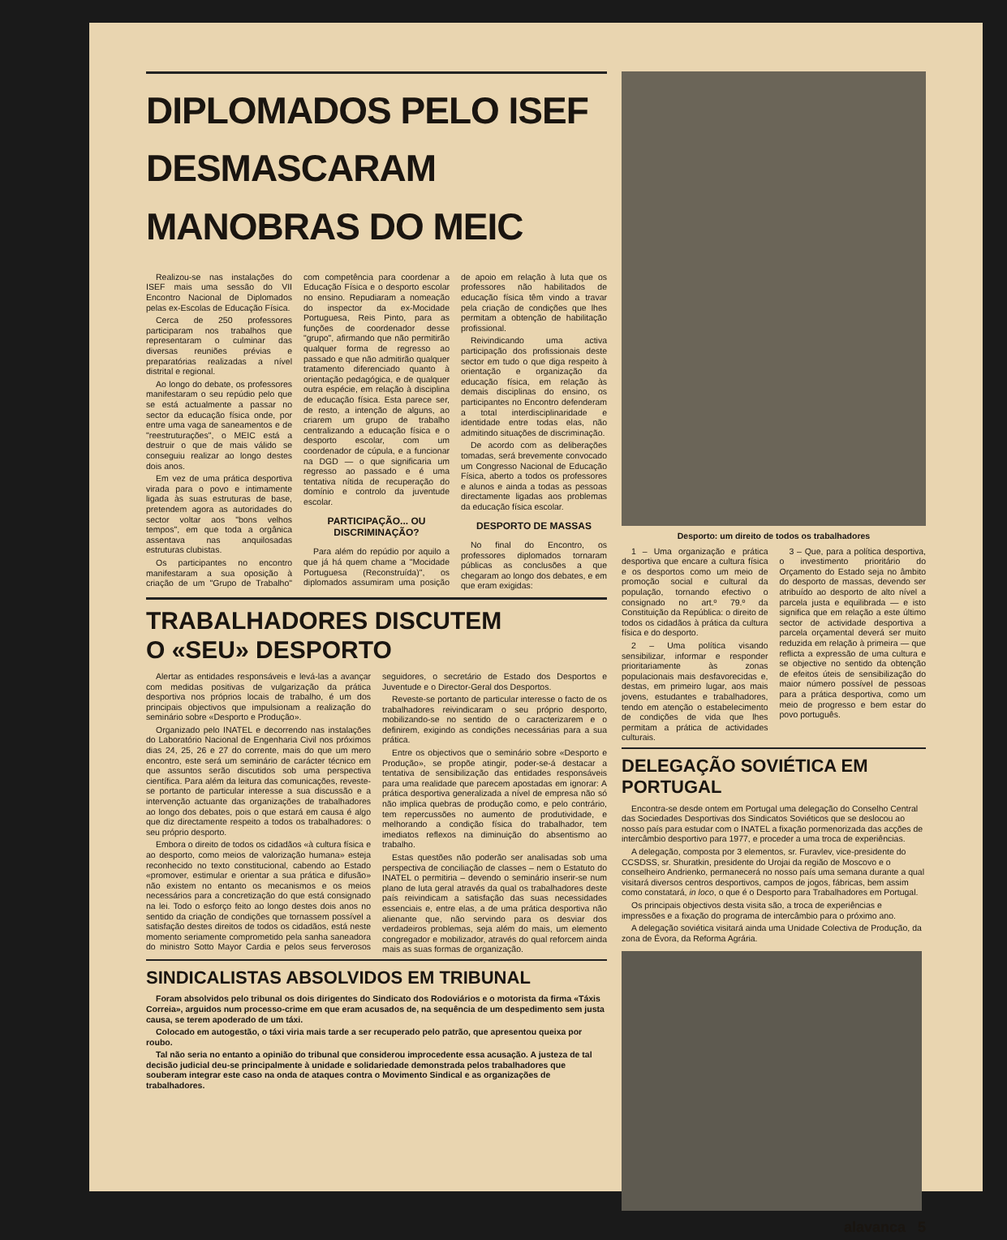DIPLOMADOS PELO ISEF
DESMASCARAM
MANOBRAS DO MEIC
Realizou-se nas instalações do ISEF mais uma sessão do VII Encontro Nacional de Diplomados pelas ex-Escolas de Educação Física.
Cerca de 250 professores participaram nos trabalhos que representaram o culminar das diversas reuniões prévias e preparatórias realizadas a nível distrital e regional.
Ao longo do debate, os professores manifestaram o seu repúdio pelo que se está actualmente a passar no sector da educação física onde, por entre uma vaga de saneamentos e de "reestruturações", o MEIC está a destruir o que de mais válido se conseguiu realizar ao longo destes dois anos.
Em vez de uma prática desportiva virada para o povo e intimamente ligada às suas estruturas de base, pretendem agora as autoridades do sector voltar aos "bons velhos tempos", em que toda a orgânica assentava nas anquilosadas estruturas clubistas.
Os participantes no encontro manifestaram a sua oposição à criação de um "Grupo de Trabalho" com competência para coordenar a Educação Física e o desporto escolar no ensino. Repudiaram a nomeação do inspector da ex-Mocidade Portuguesa, Reis Pinto, para as funções de coordenador desse "grupo", afirmando que não permitirão qualquer forma de regresso ao passado e que não admitirão qualquer tratamento diferenciado quanto à orientação pedagógica, e de qualquer outra espécie, em relação à disciplina de educação física. Esta parece ser, de resto, a intenção de alguns, ao criarem um grupo de trabalho centralizando a educação física e o desporto escolar, com um coordenador de cúpula, e a funcionar na DGD — o que significaria um regresso ao passado e é uma tentativa nítida de recuperação do domínio e controlo da juventude escolar.
PARTICIPAÇÃO... OU DISCRIMINAÇÃO?
Para além do repúdio por aquilo a que já há quem chame a "Mocidade Portuguesa (Reconstruída)", os diplomados assumiram uma posição de apoio em relação à luta que os professores não habilitados de educação física têm vindo a travar pela criação de condições que lhes permitam a obtenção de habilitação profissional.
Reivindicando uma activa participação dos profissionais deste sector em tudo o que diga respeito à orientação e organização da educação física, em relação às demais disciplinas do ensino, os participantes no Encontro defenderam a total interdisciplinaridade e identidade entre todas elas, não admitindo situações de discriminação.
De acordo com as deliberações tomadas, será brevemente convocado um Congresso Nacional de Educação Física, aberto a todos os professores e alunos e ainda a todas as pessoas directamente ligadas aos problemas da educação física escolar.
DESPORTO DE MASSAS
No final do Encontro, os professores diplomados tornaram públicas as conclusões a que chegaram ao longo dos debates, e em que eram exigidas:
TRABALHADORES DISCUTEM
O «SEU» DESPORTO
Alertar as entidades responsáveis e levá-las a avançar com medidas positivas de vulgarização da prática desportiva nos próprios locais de trabalho, é um dos principais objectivos que impulsionam a realização do seminário sobre «Desporto e Produção».
Organizado pelo INATEL e decorrendo nas instalações do Laboratório Nacional de Engenharia Civil nos próximos dias 24, 25, 26 e 27 do corrente, mais do que um mero encontro, este será um seminário de carácter técnico em que assuntos serão discutidos sob uma perspectiva científica. Para além da leitura das comunicações, reveste-se portanto de particular interesse a sua discussão e a intervenção actuante das organizações de trabalhadores ao longo dos debates, pois o que estará em causa é algo que diz directamente respeito a todos os trabalhadores: o seu próprio desporto.
Embora o direito de todos os cidadãos «à cultura física e ao desporto, como meios de valorização humana» esteja reconhecido no texto constitucional, cabendo ao Estado «promover, estimular e orientar a sua prática e difusão» não existem no entanto os mecanismos e os meios necessários para a concretização do que está consignado na lei. Todo o esforço feito ao longo destes dois anos no sentido da criação de condições que tornassem possível a satisfação destes direitos de todos os cidadãos, está neste momento seriamente comprometido pela sanha saneadora do ministro Sotto Mayor Cardia e pelos seus ferverosos seguidores, o secretário de Estado dos Desportos e Juventude e o Director-Geral dos Desportos.
Reveste-se portanto de particular interesse o facto de os trabalhadores reivindicaram o seu próprio desporto, mobilizando-se no sentido de o caracterizarem e o definirem, exigindo as condições necessárias para a sua prática.
Entre os objectivos que o seminário sobre «Desporto e Produção», se propõe atingir, poder-se-á destacar a tentativa de sensibilização das entidades responsáveis para uma realidade que parecem apostadas em ignorar: A prática desportiva generalizada a nível de empresa não só não implica quebras de produção como, e pelo contrário, tem repercussões no aumento de produtividade, e melhorando a condição física do trabalhador, tem imediatos reflexos na diminuição do absentismo ao trabalho.
Estas questões não poderão ser analisadas sob uma perspectiva de conciliação de classes – nem o Estatuto do INATEL o permitiria – devendo o seminário inserir-se num plano de luta geral através da qual os trabalhadores deste país reivindicam a satisfação das suas necessidades essenciais e, entre elas, a de uma prática desportiva não alienante que, não servindo para os desviar dos verdadeiros problemas, seja além do mais, um elemento congregador e mobilizador, através do qual reforcem ainda mais as suas formas de organização.
SINDICALISTAS ABSOLVIDOS EM TRIBUNAL
Foram absolvidos pelo tribunal os dois dirigentes do Sindicato dos Rodoviários e o motorista da firma «Táxis Correia», arguidos num processo-crime em que eram acusados de, na sequência de um despedimento sem justa causa, se terem apoderado de um táxi.
Colocado em autogestão, o táxi viria mais tarde a ser recuperado pelo patrão, que apresentou queixa por roubo.
Tal não seria no entanto a opinião do tribunal que considerou improcedente essa acusação. A justeza de tal decisão judicial deu-se principalmente à unidade e solidariedade demonstrada pelos trabalhadores que souberam integrar este caso na onda de ataques contra o Movimento Sindical e as organizações de trabalhadores.
Desporto: um direito de todos os trabalhadores
1 – Uma organização e prática desportiva que encare a cultura física e os desportos como um meio de promoção social e cultural da população, tornando efectivo o consignado no art.º 79.º da Constituição da República: o direito de todos os cidadãos à prática da cultura física e do desporto.
2 – Uma política visando sensibilizar, informar e responder prioritariamente às zonas populacionais mais desfavorecidas e, destas, em primeiro lugar, aos mais jovens, estudantes e trabalhadores, tendo em atenção o estabelecimento de condições de vida que lhes permitam a prática de actividades culturais.
3 – Que, para a política desportiva, o investimento prioritário do Orçamento do Estado seja no âmbito do desporto de massas, devendo ser atribuído ao desporto de alto nível a parcela justa e equilibrada — e isto significa que em relação a este último sector de actividade desportiva a parcela orçamental deverá ser muito reduzida em relação à primeira — que reflicta a expressão de uma cultura e se objective no sentido da obtenção de efeitos úteis de sensibilização do maior número possível de pessoas para a prática desportiva, como um meio de progresso e bem estar do povo português.
DELEGAÇÃO SOVIÉTICA EM PORTUGAL
Encontra-se desde ontem em Portugal uma delegação do Conselho Central das Sociedades Desportivas dos Sindicatos Soviéticos que se deslocou ao nosso país para estudar com o INATEL a fixação pormenorizada das acções de intercâmbio desportivo para 1977, e proceder a uma troca de experiências.
A delegação, composta por 3 elementos, sr. Furavlev, vice-presidente do CCSDSS, sr. Shuratkin, presidente do Urojai da região de Moscovo e o conselheiro Andrienko, permanecerá no nosso país uma semana durante a qual visitará diversos centros desportivos, campos de jogos, fábricas, bem assim como constatará, in loco, o que é o Desporto para Trabalhadores em Portugal.
Os principais objectivos desta visita são, a troca de experiências e impressões e a fixação do programa de intercâmbio para o próximo ano.
A delegação soviética visitará ainda uma Unidade Colectiva de Produção, da zona de Évora, da Reforma Agrária.
alavanca 5